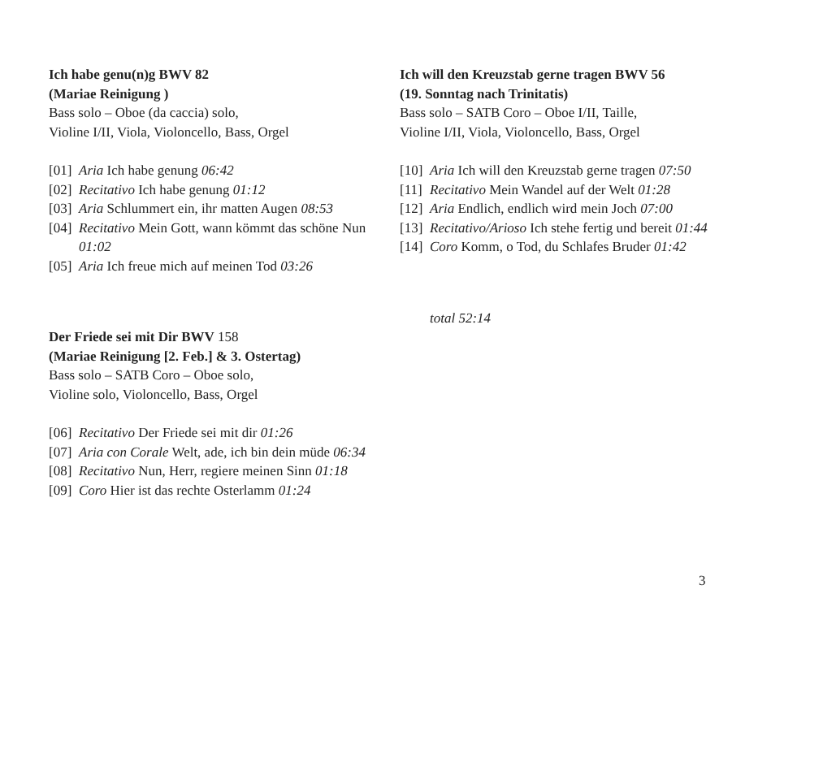Ich habe genu(n)g BWV 82
(Mariae Reinigung )
Bass solo – Oboe (da caccia) solo,
Violine I/II, Viola, Violoncello, Bass, Orgel
[01] Aria Ich habe genung 06:42
[02] Recitativo Ich habe genung 01:12
[03] Aria Schlummert ein, ihr matten Augen 08:53
[04] Recitativo Mein Gott, wann kömmt das schöne Nun 01:02
[05] Aria Ich freue mich auf meinen Tod 03:26
Der Friede sei mit Dir BWV 158
(Mariae Reinigung [2. Feb.] & 3. Ostertag)
Bass solo – SATB Coro – Oboe solo,
Violine solo, Violoncello, Bass, Orgel
[06] Recitativo Der Friede sei mit dir 01:26
[07] Aria con Corale Welt, ade, ich bin dein müde 06:34
[08] Recitativo Nun, Herr, regiere meinen Sinn 01:18
[09] Coro Hier ist das rechte Osterlamm 01:24
Ich will den Kreuzstab gerne tragen BWV 56
(19. Sonntag nach Trinitatis)
Bass solo – SATB Coro – Oboe I/II, Taille,
Violine I/II, Viola, Violoncello, Bass, Orgel
[10] Aria Ich will den Kreuzstab gerne tragen 07:50
[11] Recitativo Mein Wandel auf der Welt 01:28
[12] Aria Endlich, endlich wird mein Joch 07:00
[13] Recitativo/Arioso Ich stehe fertig und bereit 01:44
[14] Coro Komm, o Tod, du Schlafes Bruder 01:42
total 52:14
3